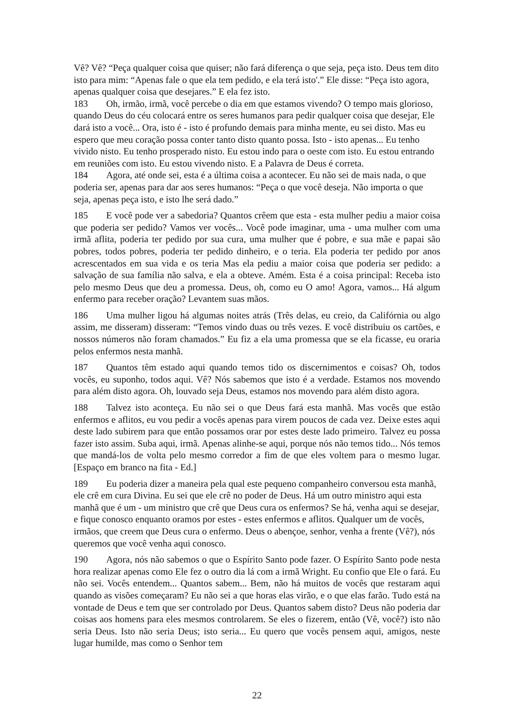Vê? Vê? “Peça qualquer coisa que quiser; não fará diferença o que seja, peça isto. Deus tem dito isto para mim: “Apenas fale o que ela tem pedido, e ela terá isto'.” Ele disse: “Peça isto agora, apenas qualquer coisa que desejares.” E ela fez isto.
183 Oh, irmão, irmã, você percebe o dia em que estamos vivendo? O tempo mais glorioso, quando Deus do céu colocará entre os seres humanos para pedir qualquer coisa que desejar, Ele dará isto a você... Ora, isto é - isto é profundo demais para minha mente, eu sei disto. Mas eu espero que meu coração possa conter tanto disto quanto possa. Isto - isto apenas... Eu tenho vivido nisto. Eu tenho prosperado nisto. Eu estou indo para o oeste com isto. Eu estou entrando em reuniões com isto. Eu estou vivendo nisto. E a Palavra de Deus é correta.
184 Agora, até onde sei, esta é a última coisa a acontecer. Eu não sei de mais nada, o que poderia ser, apenas para dar aos seres humanos: “Peça o que você deseja. Não importa o que seja, apenas peça isto, e isto lhe será dado.”
185 E você pode ver a sabedoria? Quantos crêem que esta - esta mulher pediu a maior coisa que poderia ser pedido? Vamos ver vocês... Você pode imaginar, uma - uma mulher com uma irmã aflita, poderia ter pedido por sua cura, uma mulher que é pobre, e sua mãe e papai são pobres, todos pobres, poderia ter pedido dinheiro, e o teria. Ela poderia ter pedido por anos acrescentados em sua vida e os teria Mas ela pediu a maior coisa que poderia ser pedido: a salvação de sua família não salva, e ela a obteve. Amém. Esta é a coisa principal: Receba isto pelo mesmo Deus que deu a promessa. Deus, oh, como eu O amo! Agora, vamos... Há algum enfermo para receber oração? Levantem suas mãos.
186 Uma mulher ligou há algumas noites atrás (Três delas, eu creio, da Califórnia ou algo assim, me disseram) disseram: “Temos vindo duas ou três vezes. E você distribuiu os cartões, e nossos números não foram chamados.” Eu fiz a ela uma promessa que se ela ficasse, eu oraria pelos enfermos nesta manhã.
187 Quantos têm estado aqui quando temos tido os discernimentos e coisas? Oh, todos vocês, eu suponho, todos aqui. Vê? Nós sabemos que isto é a verdade. Estamos nos movendo para além disto agora. Oh, louvado seja Deus, estamos nos movendo para além disto agora.
188 Talvez isto aconteça. Eu não sei o que Deus fará esta manhã. Mas vocês que estão enfermos e aflitos, eu vou pedir a vocês apenas para virem poucos de cada vez. Deixe estes aqui deste lado subirem para que então possamos orar por estes deste lado primeiro. Talvez eu possa fazer isto assim. Suba aqui, irmã. Apenas alinhe-se aqui, porque nós não temos tido... Nós temos que mandá-los de volta pelo mesmo corredor a fim de que eles voltem para o mesmo lugar. [Espaço em branco na fita - Ed.]
189 Eu poderia dizer a maneira pela qual este pequeno companheiro conversou esta manhã, ele crê em cura Divina. Eu sei que ele crê no poder de Deus. Há um outro ministro aqui esta manhã que é um - um ministro que crê que Deus cura os enfermos? Se há, venha aqui se desejar, e fique conosco enquanto oramos por estes - estes enfermos e aflitos. Qualquer um de vocês, irmãos, que creem que Deus cura o enfermo. Deus o abençoe, senhor, venha a frente (Vê?), nós queremos que você venha aqui conosco.
190 Agora, nós não sabemos o que o Espírito Santo pode fazer. O Espírito Santo pode nesta hora realizar apenas como Ele fez o outro dia lá com a irmã Wright. Eu confio que Ele o fará. Eu não sei. Vocês entendem... Quantos sabem... Bem, não há muitos de vocês que restaram aqui quando as visões começaram? Eu não sei a que horas elas virão, e o que elas farão. Tudo está na vontade de Deus e tem que ser controlado por Deus. Quantos sabem disto? Deus não poderia dar coisas aos homens para eles mesmos controlarem. Se eles o fizerem, então (Vê, você?) isto não seria Deus. Isto não seria Deus; isto seria... Eu quero que vocês pensem aqui, amigos, neste lugar humilde, mas como o Senhor tem
22